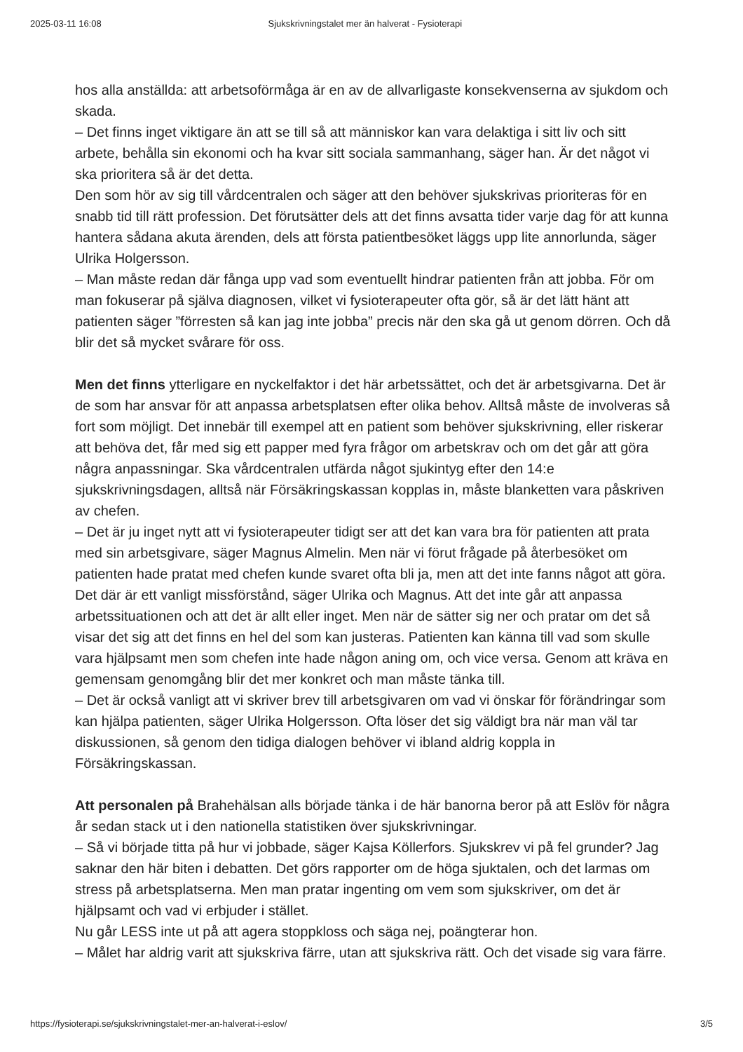2025-03-11 16:08 Sjukskrivningstalet mer än halverat - Fysioterapi
hos alla anställda: att arbetsoförmåga är en av de allvarligaste konsekvenserna av sjukdom och skada.
– Det finns inget viktigare än att se till så att människor kan vara delaktiga i sitt liv och sitt arbete, behålla sin ekonomi och ha kvar sitt sociala sammanhang, säger han. Är det något vi ska prioritera så är det detta.
Den som hör av sig till vårdcentralen och säger att den behöver sjukskrivas prioriteras för en snabb tid till rätt profession. Det förutsätter dels att det finns avsatta tider varje dag för att kunna hantera sådana akuta ärenden, dels att första patientbesöket läggs upp lite annorlunda, säger Ulrika Holgersson.
– Man måste redan där fånga upp vad som eventuellt hindrar patienten från att jobba. För om man fokuserar på själva diagnosen, vilket vi fysioterapeuter ofta gör, så är det lätt hänt att patienten säger ”förresten så kan jag inte jobba” precis när den ska gå ut genom dörren. Och då blir det så mycket svårare för oss.
Men det finns ytterligare en nyckelfaktor i det här arbetssättet, och det är arbetsgivarna. Det är de som har ansvar för att anpassa arbetsplatsen efter olika behov. Alltså måste de involveras så fort som möjligt. Det innebär till exempel att en patient som behöver sjukskrivning, eller riskerar att behöva det, får med sig ett papper med fyra frågor om arbetskrav och om det går att göra några anpassningar. Ska vårdcentralen utfärda något sjukintyg efter den 14:e sjukskrivningsdagen, alltså när Försäkringskassan kopplas in, måste blanketten vara påskriven av chefen.
– Det är ju inget nytt att vi fysioterapeuter tidigt ser att det kan vara bra för patienten att prata med sin arbetsgivare, säger Magnus Almelin. Men när vi förut frågade på återbesöket om patienten hade pratat med chefen kunde svaret ofta bli ja, men att det inte fanns något att göra.
Det där är ett vanligt missförstånd, säger Ulrika och Magnus. Att det inte går att anpassa arbetssituationen och att det är allt eller inget. Men när de sätter sig ner och pratar om det så visar det sig att det finns en hel del som kan justeras. Patienten kan känna till vad som skulle vara hjälpsamt men som chefen inte hade någon aning om, och vice versa. Genom att kräva en gemensam genomgång blir det mer konkret och man måste tänka till.
– Det är också vanligt att vi skriver brev till arbetsgivaren om vad vi önskar för förändringar som kan hjälpa patienten, säger Ulrika Holgersson. Ofta löser det sig väldigt bra när man väl tar diskussionen, så genom den tidiga dialogen behöver vi ibland aldrig koppla in Försäkringskassan.
Att personalen på Brahehälsan alls började tänka i de här banorna beror på att Eslöv för några år sedan stack ut i den nationella statistiken över sjukskrivningar.
– Så vi började titta på hur vi jobbade, säger Kajsa Köllerfors. Sjukskrev vi på fel grunder? Jag saknar den här biten i debatten. Det görs rapporter om de höga sjuktalen, och det larmas om stress på arbetsplatserna. Men man pratar ingenting om vem som sjukskriver, om det är hjälpsamt och vad vi erbjuder i stället.
Nu går LESS inte ut på att agera stoppkloss och säga nej, poängterar hon.
– Målet har aldrig varit att sjukskriva färre, utan att sjukskriva rätt. Och det visade sig vara färre.
https://fysioterapi.se/sjukskrivningstalet-mer-an-halverat-i-eslov/ 3/5